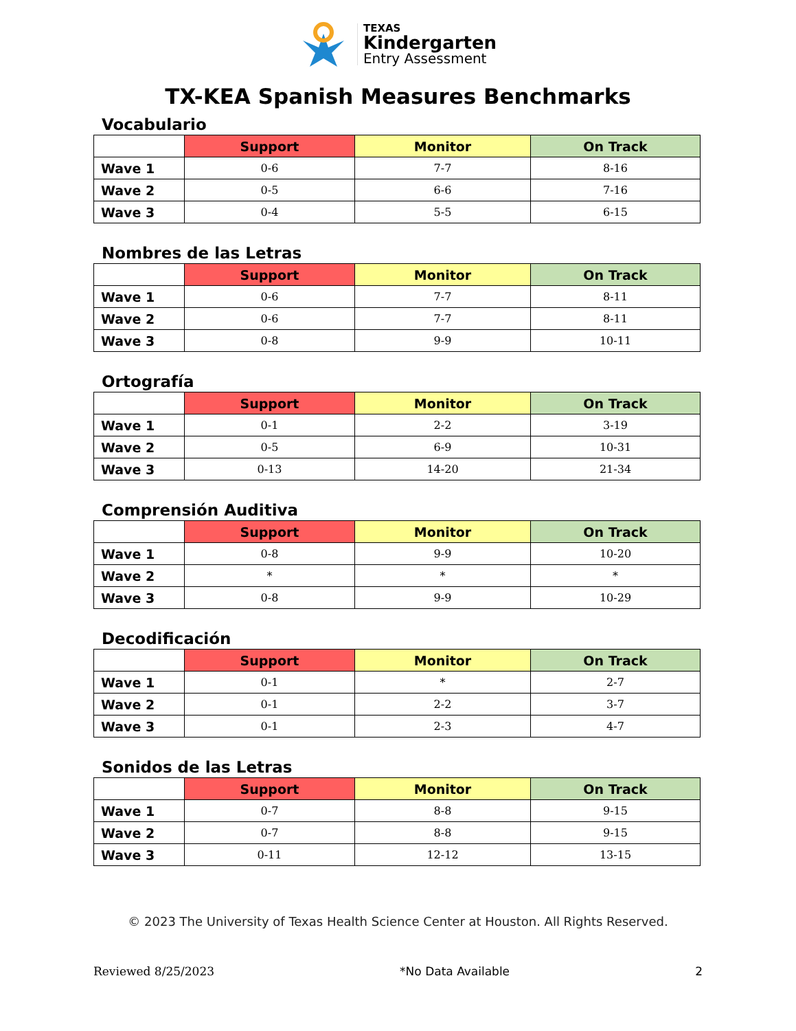TEXAS
Kindergarten
Entry Assessment
TX-KEA Spanish Measures Benchmarks
Vocabulario
| | Support | Monitor | On Track |
| --- | --- | --- | --- |
| Wave 1 | 0-6 | 7-7 | 8-16 |
| Wave 2 | 0-5 | 6-6 | 7-16 |
| Wave 3 | 0-4 | 5-5 | 6-15 |
Nombres de las Letras
| | Support | Monitor | On Track |
| --- | --- | --- | --- |
| Wave 1 | 0-6 | 7-7 | 8-11 |
| Wave 2 | 0-6 | 7-7 | 8-11 |
| Wave 3 | 0-8 | 9-9 | 10-11 |
Ortografía
| | Support | Monitor | On Track |
| --- | --- | --- | --- |
| Wave 1 | 0-1 | 2-2 | 3-19 |
| Wave 2 | 0-5 | 6-9 | 10-31 |
| Wave 3 | 0-13 | 14-20 | 21-34 |
Comprensión Auditiva
| | Support | Monitor | On Track |
| --- | --- | --- | --- |
| Wave 1 | 0-8 | 9-9 | 10-20 |
| Wave 2 | * | * | * |
| Wave 3 | 0-8 | 9-9 | 10-29 |
Decodificación
| | Support | Monitor | On Track |
| --- | --- | --- | --- |
| Wave 1 | 0-1 | * | 2-7 |
| Wave 2 | 0-1 | 2-2 | 3-7 |
| Wave 3 | 0-1 | 2-3 | 4-7 |
Sonidos de las Letras
| | Support | Monitor | On Track |
| --- | --- | --- | --- |
| Wave 1 | 0-7 | 8-8 | 9-15 |
| Wave 2 | 0-7 | 8-8 | 9-15 |
| Wave 3 | 0-11 | 12-12 | 13-15 |
© 2023 The University of Texas Health Science Center at Houston. All Rights Reserved.
Reviewed 8/25/2023 *No Data Available 2